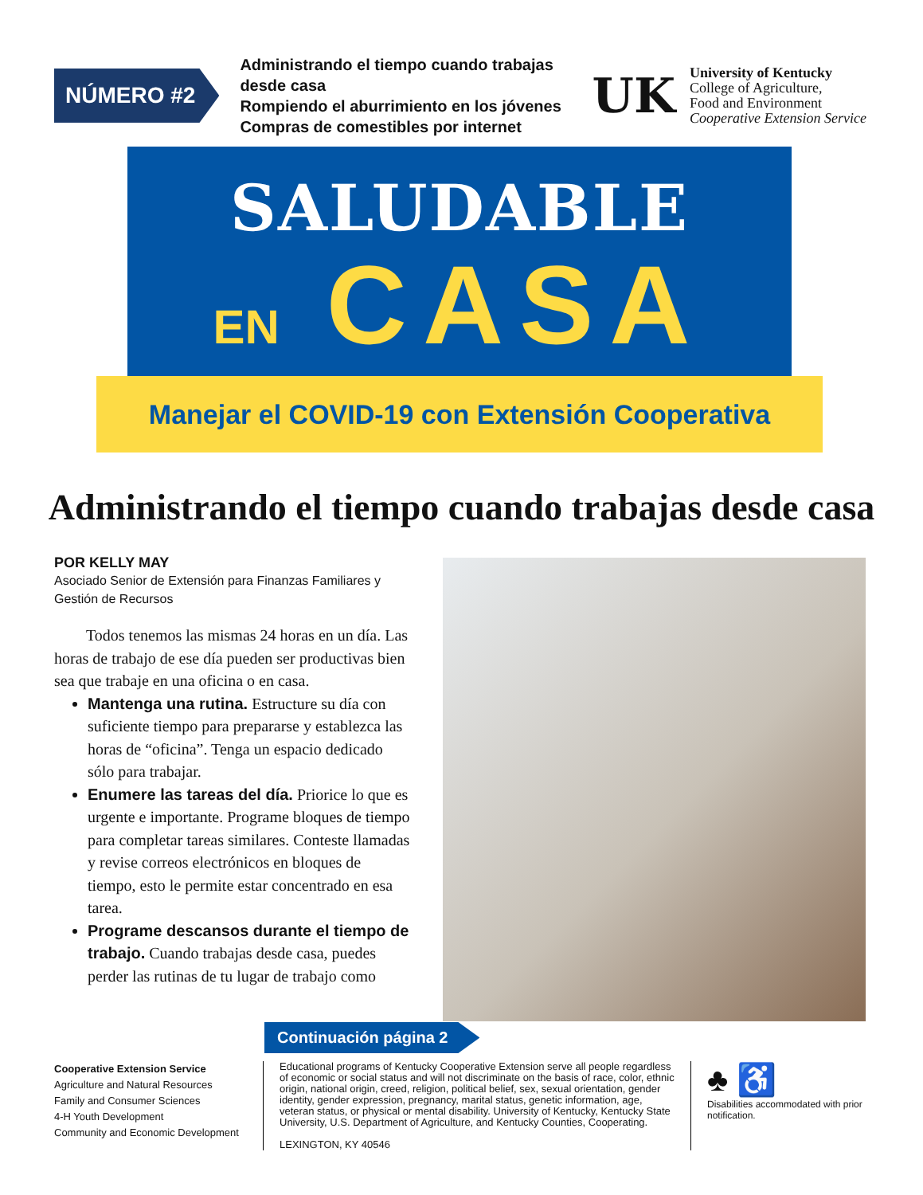NÚMERO #2
Administrando el tiempo cuando trabajas desde casa
Rompiendo el aburrimiento en los jóvenes
Compras de comestibles por internet
UK
University of Kentucky
College of Agriculture,
Food and Environment
Cooperative Extension Service
SALUDABLE
EN CASA
Manejar el COVID-19 con Extensión Cooperativa
Administrando el tiempo cuando trabajas desde casa
POR KELLY MAY
Asociado Senior de Extensión para Finanzas Familiares y Gestión de Recursos
Todos tenemos las mismas 24 horas en un día. Las horas de trabajo de ese día pueden ser productivas bien sea que trabaje en una oficina o en casa.
Mantenga una rutina. Estructure su día con suficiente tiempo para prepararse y establezca las horas de “oficina”. Tenga un espacio dedicado sólo para trabajar.
Enumere las tareas del día. Priorice lo que es urgente e importante. Programe bloques de tiempo para completar tareas similares. Conteste llamadas y revise correos electrónicos en bloques de tiempo, esto le permite estar concentrado en esa tarea.
Programe descansos durante el tiempo de trabajo. Cuando trabajas desde casa, puedes perder las rutinas de tu lugar de trabajo como
Continuación página 2
Cooperative Extension Service
Agriculture and Natural Resources
Family and Consumer Sciences
4-H Youth Development
Community and Economic Development
Educational programs of Kentucky Cooperative Extension serve all people regardless of economic or social status and will not discriminate on the basis of race, color, ethnic origin, national origin, creed, religion, political belief, sex, sexual orientation, gender identity, gender expression, pregnancy, marital status, genetic information, age, veteran status, or physical or mental disability. University of Kentucky, Kentucky State University, U.S. Department of Agriculture, and Kentucky Counties, Cooperating.
LEXINGTON, KY 40546
♣ ♿
Disabilities accommodated with prior notification.